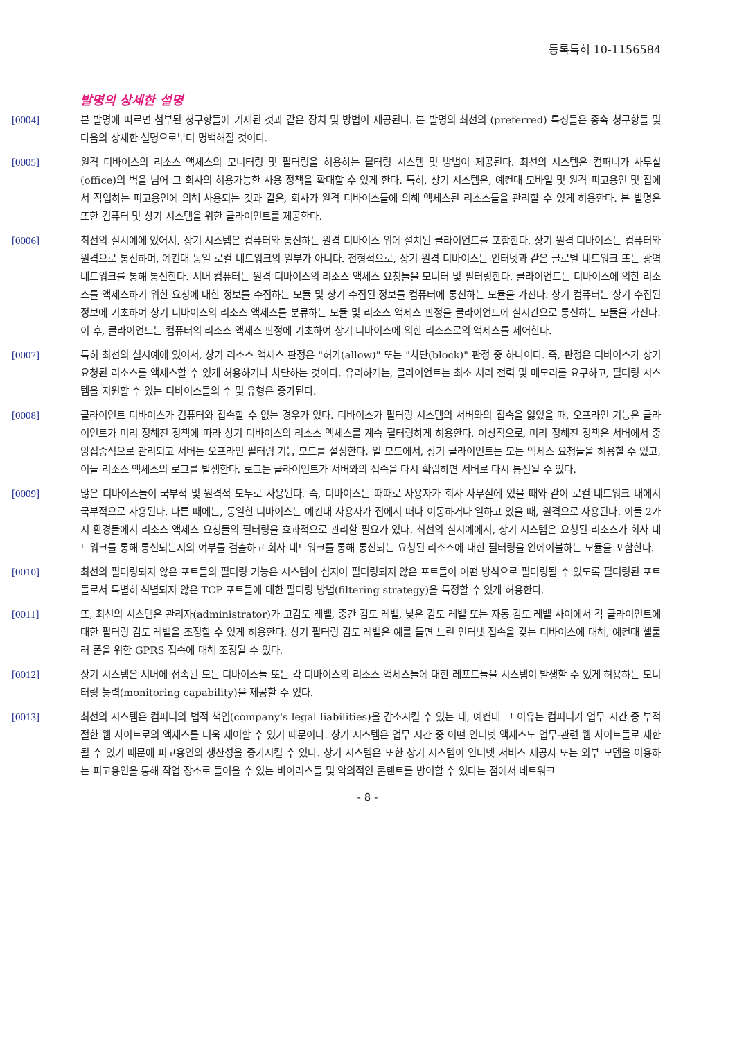등록특허 10-1156584
발명의 상세한 설명
[0004] 본 발명에 따르면 첨부된 청구항들에 기재된 것과 같은 장치 및 방법이 제공된다. 본 발명의 최선의 (preferred) 특징들은 종속 청구항들 및 다음의 상세한 설명으로부터 명백해질 것이다.
[0005] 원격 디바이스의 리소스 액세스의 모니터링 및 필터링을 허용하는 필터링 시스템 및 방법이 제공된다. 최선의 시스템은 컴퍼니가 사무실(office)의 벽을 넘어 그 회사의 허용가능한 사용 정책을 확대할 수 있게 한다. 특히, 상기 시스템은, 예컨대 모바일 및 원격 피고용인 및 집에서 작업하는 피고용인에 의해 사용되는 것과 같은, 회사가 원격 디바이스들에 의해 액세스된 리소스들을 관리할 수 있게 허용한다. 본 발명은 또한 컴퓨터 및 상기 시스템을 위한 클라이언트를 제공한다.
[0006] 최선의 실시예에 있어서, 상기 시스템은 컴퓨터와 통신하는 원격 디바이스 위에 설치된 클라이언트를 포함한다. 상기 원격 디바이스는 컴퓨터와 원격으로 통신하며, 예컨대 동일 로컬 네트워크의 일부가 아니다. 전형적으로, 상기 원격 디바이스는 인터넷과 같은 글로벌 네트워크 또는 광역 네트워크를 통해 통신한다. 서버 컴퓨터는 원격 디바이스의 리소스 액세스 요청들을 모니터 및 필터링한다. 클라이언트는 디바이스에 의한 리소스를 액세스하기 위한 요청에 대한 정보를 수집하는 모듈 및 상기 수집된 정보를 컴퓨터에 통신하는 모듈을 가진다. 상기 컴퓨터는 상기 수집된 정보에 기초하여 상기 디바이스의 리소스 액세스를 분류하는 모듈 및 리소스 액세스 판정을 클라이언트에 실시간으로 통신하는 모듈을 가진다. 이 후, 클라이언트는 컴퓨터의 리소스 액세스 판정에 기초하여 상기 디바이스에 의한 리소스로의 액세스를 제어한다.
[0007] 특히 최선의 실시예에 있어서, 상기 리소스 액세스 판정은 "허가(allow)" 또는 "차단(block)" 판정 중 하나이다. 즉, 판정은 디바이스가 상기 요청된 리소스를 액세스할 수 있게 허용하거나 차단하는 것이다. 유리하게는, 클라이언트는 최소 처리 전력 및 메모리를 요구하고, 필터링 시스템을 지원할 수 있는 디바이스들의 수 및 유형은 증가된다.
[0008] 클라이언트 디바이스가 컴퓨터와 접속할 수 없는 경우가 있다. 디바이스가 필터링 시스템의 서버와의 접속을 잃었을 때, 오프라인 기능은 클라이언트가 미리 정해진 정책에 따라 상기 디바이스의 리소스 액세스를 계속 필터링하게 허용한다. 이상적으로, 미리 정해진 정책은 서버에서 중앙집중식으로 관리되고 서버는 오프라인 필터링 기능 모드를 설정한다. 일 모드에서, 상기 클라이언트는 모든 액세스 요청들을 허용할 수 있고, 이들 리소스 액세스의 로그를 발생한다. 로그는 클라이언트가 서버와의 접속을 다시 확립하면 서버로 다시 통신될 수 있다.
[0009] 많은 디바이스들이 국부적 및 원격적 모두로 사용된다. 즉, 디바이스는 때때로 사용자가 회사 사무실에 있을 때와 같이 로컬 네트워크 내에서 국부적으로 사용된다. 다른 때에는, 동일한 디바이스는 예컨대 사용자가 집에서 떠나 이동하거나 일하고 있을 때, 원격으로 사용된다. 이들 2가지 환경들에서 리소스 액세스 요청들의 필터링을 효과적으로 관리할 필요가 있다. 최선의 실시예에서, 상기 시스템은 요청된 리소스가 회사 네트워크를 통해 통신되는지의 여부를 검출하고 회사 네트워크를 통해 통신되는 요청된 리소스에 대한 필터링을 인에이블하는 모듈을 포함한다.
[0010] 최선의 필터링되지 않은 포트들의 필터링 기능은 시스템이 심지어 필터링되지 않은 포트들이 어떤 방식으로 필터링될 수 있도록 필터링된 포트들로서 특별히 식별되지 않은 TCP 포트들에 대한 필터링 방법(filtering strategy)을 특정할 수 있게 허용한다.
[0011] 또, 최선의 시스템은 관리자(administrator)가 고감도 레벨, 중간 감도 레벨, 낮은 감도 레벨 또는 자동 감도 레벨 사이에서 각 클라이언트에 대한 필터링 감도 레벨을 조정할 수 있게 허용한다. 상기 필터링 감도 레벨은 예를 들면 느린 인터넷 접속을 갖는 디바이스에 대해, 예컨대 셀룰러 폰을 위한 GPRS 접속에 대해 조정될 수 있다.
[0012] 상기 시스템은 서버에 접속된 모든 디바이스들 또는 각 디바이스의 리소스 액세스들에 대한 레포트들을 시스템이 발생할 수 있게 허용하는 모니터링 능력(monitoring capability)을 제공할 수 있다.
[0013] 최선의 시스템은 컴퍼니의 법적 책임(company's legal liabilities)을 감소시킬 수 있는 데, 예컨대 그 이유는 컴퍼니가 업무 시간 중 부적절한 웹 사이트로의 액세스를 더욱 제어할 수 있기 때문이다. 상기 시스템은 업무 시간 중 어떤 인터넷 액세스도 업무-관련 웹 사이트들로 제한될 수 있기 때문에 피고용인의 생산성을 증가시킬 수 있다. 상기 시스템은 또한 상기 시스템이 인터넷 서비스 제공자 또는 외부 모뎀을 이용하는 피고용인을 통해 작업 장소로 들어올 수 있는 바이러스들 및 악의적인 콘텐트를 방어할 수 있다는 점에서 네트워크
- 8 -